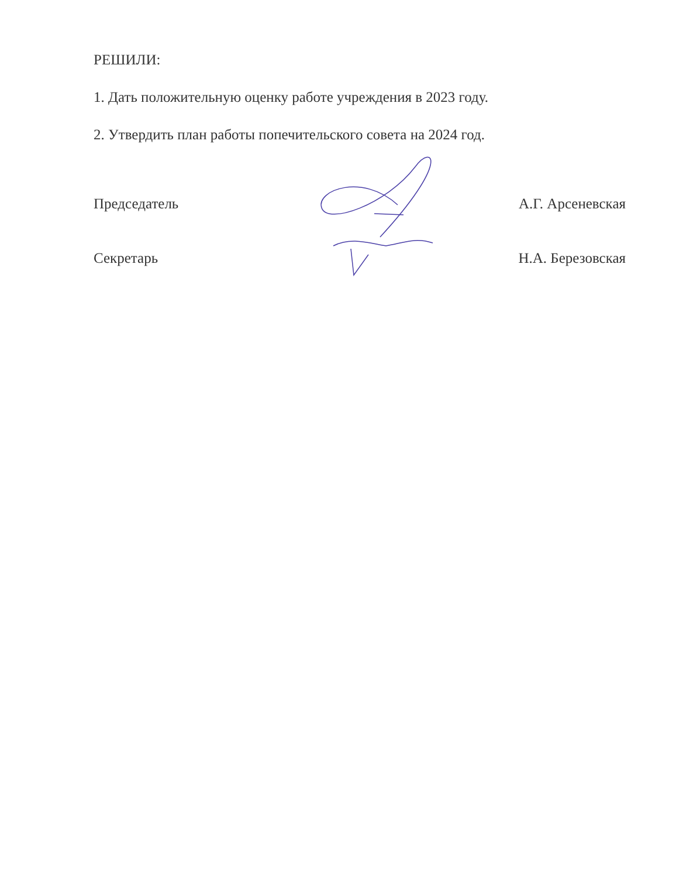РЕШИЛИ:
1. Дать положительную оценку работе учреждения в 2023 году.
2. Утвердить план работы попечительского совета на 2024 год.
Председатель А.Г. Арсеневская
Секретарь Н.А. Березовская